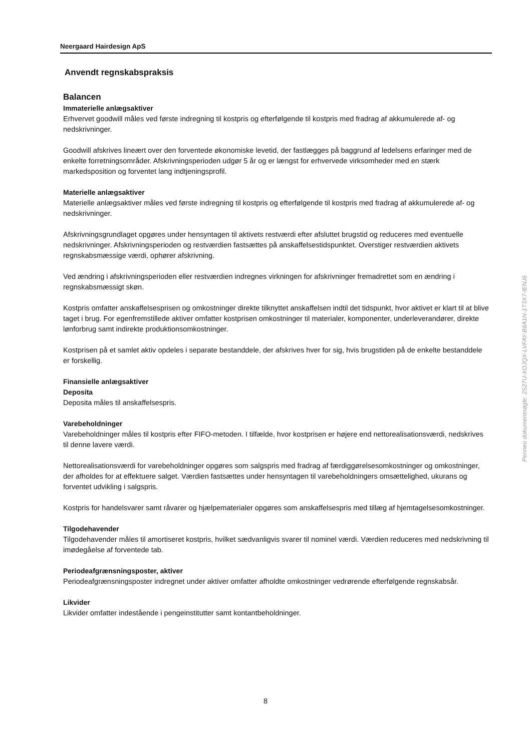Neergaard Hairdesign ApS
Anvendt regnskabspraksis
Balancen
Immaterielle anlægsaktiver
Erhvervet goodwill måles ved første indregning til kostpris og efterfølgende til kostpris med fradrag af akkumulerede af- og nedskrivninger.
Goodwill afskrives lineært over den forventede økonomiske levetid, der fastlægges på baggrund af ledelsens erfaringer med de enkelte forretningsområder. Afskrivningsperioden udgør 5 år og er længst for erhvervede virksomheder med en stærk markedsposition og forventet lang indtjeningsprofil.
Materielle anlægsaktiver
Materielle anlægsaktiver måles ved første indregning til kostpris og efterfølgende til kostpris med fradrag af akkumulerede af- og nedskrivninger.
Afskrivningsgrundlaget opgøres under hensyntagen til aktivets restværdi efter afsluttet brugstid og reduceres med eventuelle nedskrivninger. Afskrivningsperioden og restværdien fastsættes på anskaffelsestidspunktet. Overstiger restværdien aktivets regnskabsmæssige værdi, ophører afskrivning.
Ved ændring i afskrivningsperioden eller restværdien indregnes virkningen for afskrivninger fremadrettet som en ændring i regnskabsmæssigt skøn.
Kostpris omfatter anskaffelsesprisen og omkostninger direkte tilknyttet anskaffelsen indtil det tidspunkt, hvor aktivet er klart til at blive taget i brug. For egenfremstillede aktiver omfatter kostprisen omkostninger til materialer, komponenter, underleverandører, direkte lønforbrug samt indirekte produktionsomkostninger.
Kostprisen på et samlet aktiv opdeles i separate bestanddele, der afskrives hver for sig, hvis brugstiden på de enkelte bestanddele er forskellig.
Finansielle anlægsaktiver
Deposita
Deposita måles til anskaffelsespris.
Varebeholdninger
Varebeholdninger måles til kostpris efter FIFO-metoden. I tilfælde, hvor kostprisen er højere end nettorealisationsværdi, nedskrives til denne lavere værdi.
Nettorealisationsværdi for varebeholdninger opgøres som salgspris med fradrag af færdiggørelsesomkostninger og omkostninger, der afholdes for at effektuere salget. Værdien fastsættes under hensyntagen til varebeholdningers omsættelighed, ukurans og forventet udvikling i salgspris.
Kostpris for handelsvarer samt råvarer og hjælpematerialer opgøres som anskaffelsespris med tillæg af hjemtagelsesomkostninger.
Tilgodehavender
Tilgodehavender måles til amortiseret kostpris, hvilket sædvanligvis svarer til nominel værdi. Værdien reduceres med nedskrivning til imødegåelse af forventede tab.
Periodeafgrænsningsposter, aktiver
Periodeafgrænsningsposter indregnet under aktiver omfatter afholdte omkostninger vedrørende efterfølgende regnskabsår.
Likvider
Likvider omfatter indestående i pengeinstitutter samt kontantbeholdninger.
Penneo dokumentnøgle: 2S27U-XOJQX-LVFAY-B6A1N-1T3X7-IENJ6
8